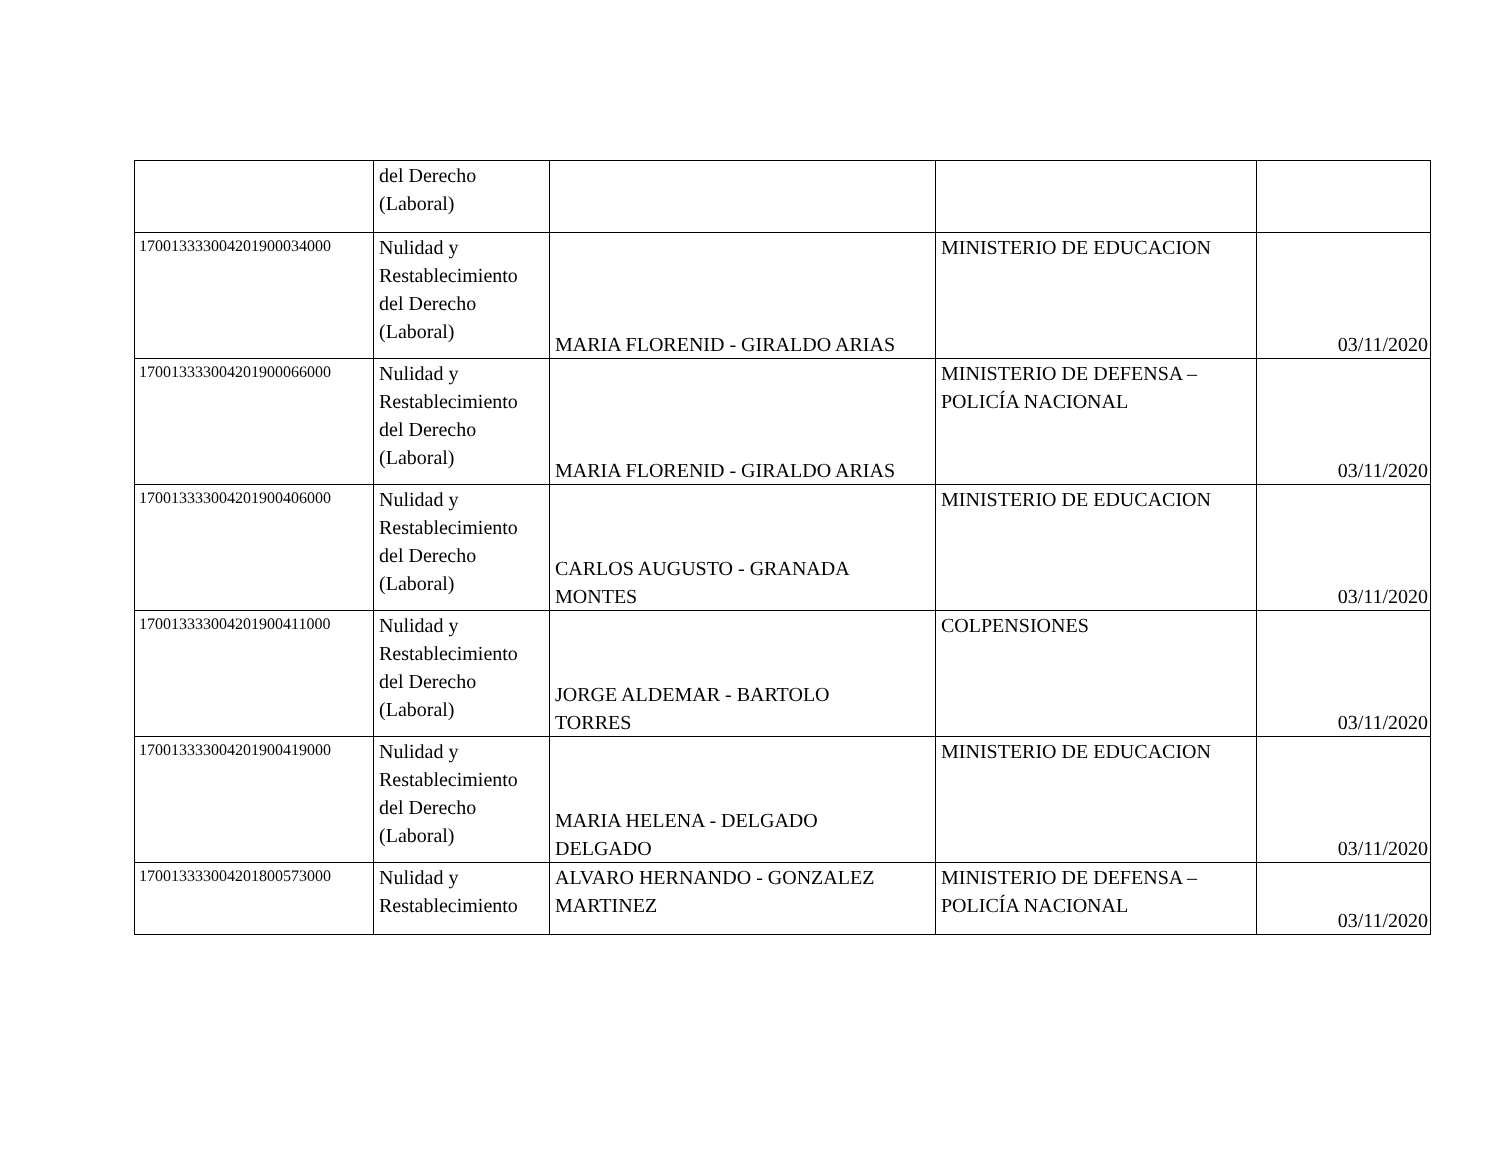| | del Derecho (Laboral) | | | |
| 17001333300420190003400​0 | Nulidad y Restablecimiento del Derecho (Laboral) | MARIA FLORENID - GIRALDO ARIAS | MINISTERIO DE EDUCACION | 03/11/2020 |
| 170013333004201900066000 | Nulidad y Restablecimiento del Derecho (Laboral) | MARIA FLORENID - GIRALDO ARIAS | MINISTERIO DE DEFENSA – POLICÍA NACIONAL | 03/11/2020 |
| 170013333004201900406000 | Nulidad y Restablecimiento del Derecho (Laboral) | CARLOS AUGUSTO - GRANADA MONTES | MINISTERIO DE EDUCACION | 03/11/2020 |
| 170013333004201900411000 | Nulidad y Restablecimiento del Derecho (Laboral) | JORGE ALDEMAR - BARTOLO TORRES | COLPENSIONES | 03/11/2020 |
| 170013333004201900419000 | Nulidad y Restablecimiento del Derecho (Laboral) | MARIA HELENA - DELGADO DELGADO | MINISTERIO DE EDUCACION | 03/11/2020 |
| 170013333004201800573000 | Nulidad y Restablecimiento | ALVARO HERNANDO - GONZALEZ MARTINEZ | MINISTERIO DE DEFENSA – POLICÍA NACIONAL | 03/11/2020 |